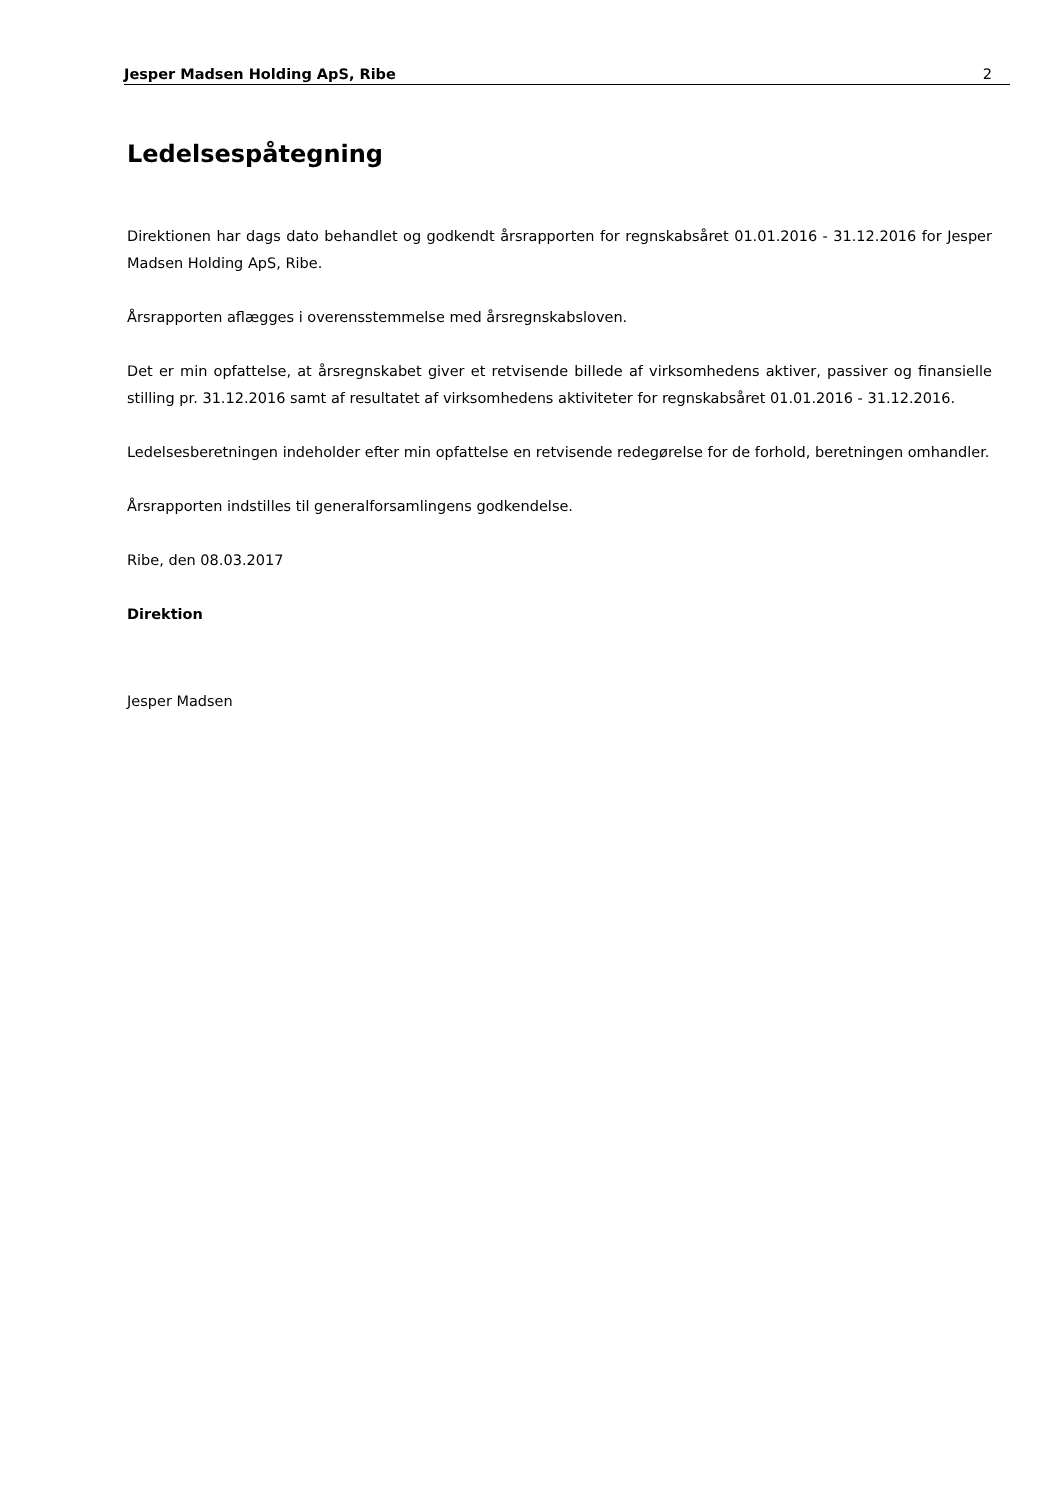Jesper Madsen Holding ApS, Ribe 2
Ledelsespåtegning
Direktionen har dags dato behandlet og godkendt årsrapporten for regnskabsåret 01.01.2016 - 31.12.2016 for Jesper Madsen Holding ApS, Ribe.
Årsrapporten aflægges i overensstemmelse med årsregnskabsloven.
Det er min opfattelse, at årsregnskabet giver et retvisende billede af virksomhedens aktiver, passiver og finansielle stilling pr. 31.12.2016 samt af resultatet af virksomhedens aktiviteter for regnskabsåret 01.01.2016 - 31.12.2016.
Ledelsesberetningen indeholder efter min opfattelse en retvisende redegørelse for de forhold, beretningen omhandler.
Årsrapporten indstilles til generalforsamlingens godkendelse.
Ribe, den 08.03.2017
Direktion
Jesper Madsen